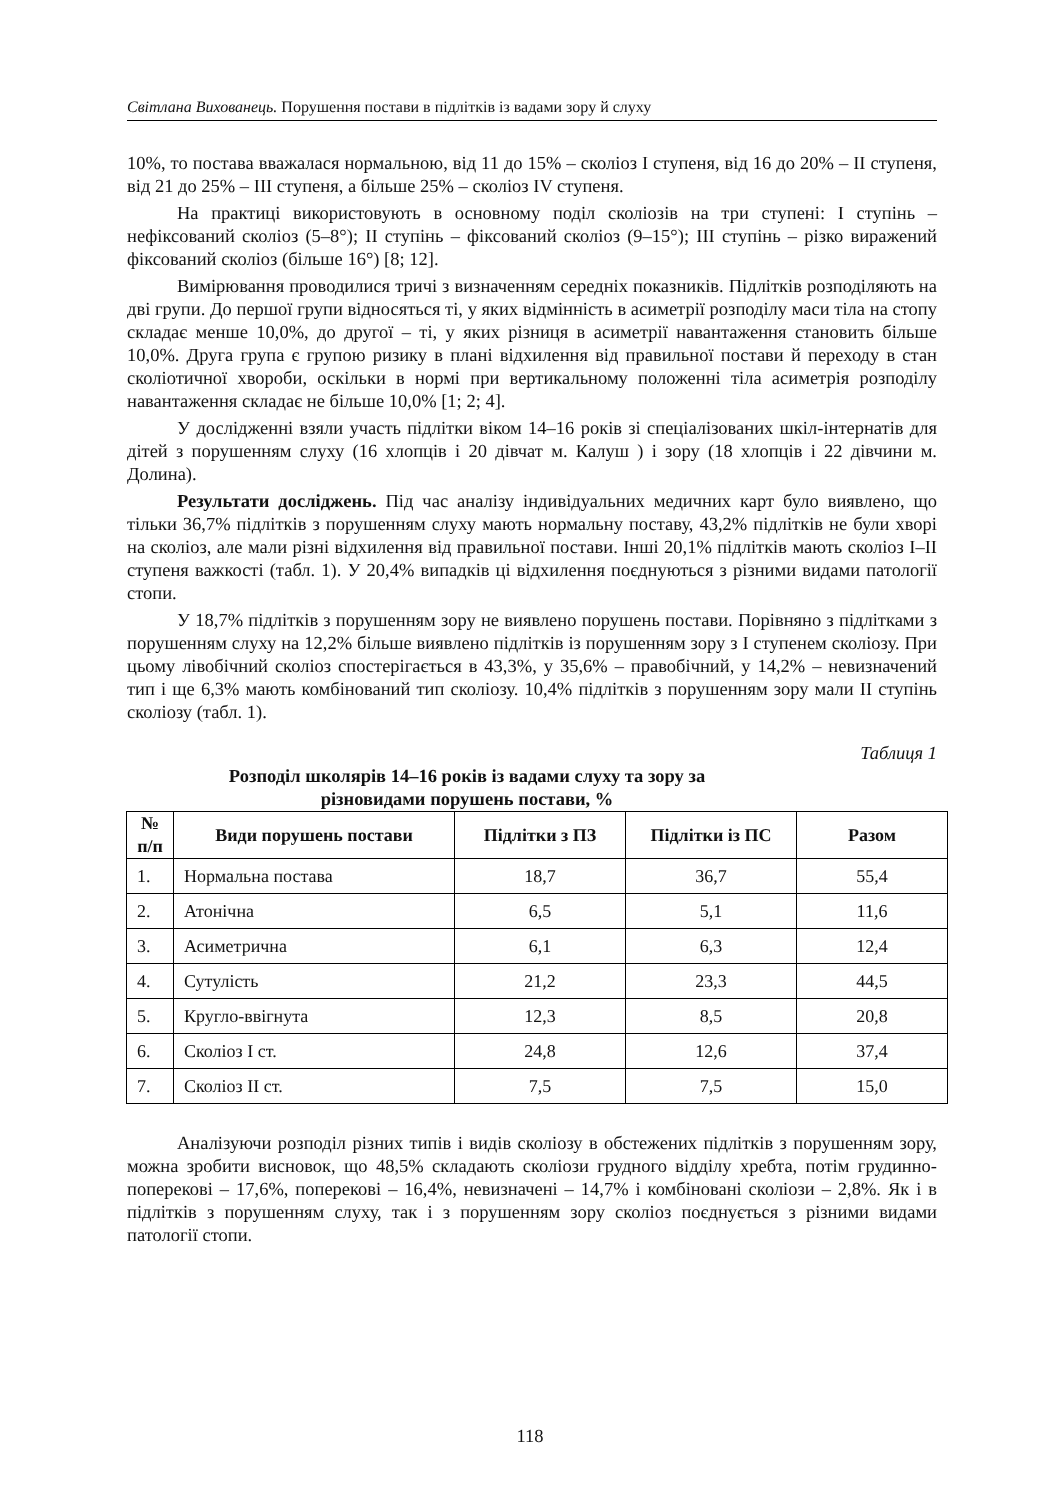Світлана Вихованець. Порушення постави в підлітків із вадами зору й слуху
10%, то постава вважалася нормальною, від 11 до 15% – сколіоз І ступеня, від 16 до 20% – ІІ ступеня, від 21 до 25% – ІІІ ступеня, а більше 25% – сколіоз ІV ступеня.
На практиці використовують в основному поділ сколіозів на три ступені: І ступінь – нефіксований сколіоз (5–8°); ІІ ступінь – фіксований сколіоз (9–15°); ІІІ ступінь – різко виражений фіксований сколіоз (більше 16°) [8; 12].
Вимірювання проводилися тричі з визначенням середніх показників. Підлітків розподіляють на дві групи. До першої групи відносяться ті, у яких відмінність в асиметрії розподілу маси тіла на стопу складає менше 10,0%, до другої – ті, у яких різниця в асиметрії навантаження становить більше 10,0%. Друга група є групою ризику в плані відхилення від правильної постави й переходу в стан сколіотичної хвороби, оскільки в нормі при вертикальному положенні тіла асиметрія розподілу навантаження складає не більше 10,0% [1; 2; 4].
У дослідженні взяли участь підлітки віком 14–16 років зі спеціалізованих шкіл-інтернатів для дітей з порушенням слуху (16 хлопців і 20 дівчат м. Калуш ) і зору (18 хлопців і 22 дівчини м. Долина).
Результати досліджень. Під час аналізу індивідуальних медичних карт було виявлено, що тільки 36,7% підлітків з порушенням слуху мають нормальну поставу, 43,2% підлітків не були хворі на сколіоз, але мали різні відхилення від правильної постави. Інші 20,1% підлітків мають сколіоз І–ІІ ступеня важкості (табл. 1). У 20,4% випадків ці відхилення поєднуються з різними видами патології стопи.
У 18,7% підлітків з порушенням зору не виявлено порушень постави. Порівняно з підлітками з порушенням слуху на 12,2% більше виявлено підлітків із порушенням зору з І ступенем сколіозу. При цьому лівобічний сколіоз спостерігається в 43,3%, у 35,6% – правобічний, у 14,2% – невизначений тип і ще 6,3% мають комбінований тип сколіозу. 10,4% підлітків з порушенням зору мали ІІ ступінь сколіозу (табл. 1).
Таблиця 1
Розподіл школярів 14–16 років із вадами слуху та зору за
різновидами порушень постави, %
| № п/п | Види порушень постави | Підлітки з ПЗ | Підлітки із ПС | Разом |
| --- | --- | --- | --- | --- |
| 1. | Нормальна постава | 18,7 | 36,7 | 55,4 |
| 2. | Атонічна | 6,5 | 5,1 | 11,6 |
| 3. | Асиметрична | 6,1 | 6,3 | 12,4 |
| 4. | Сутулість | 21,2 | 23,3 | 44,5 |
| 5. | Кругло-ввігнута | 12,3 | 8,5 | 20,8 |
| 6. | Сколіоз І ст. | 24,8 | 12,6 | 37,4 |
| 7. | Сколіоз ІІ ст. | 7,5 | 7,5 | 15,0 |
Аналізуючи розподіл різних типів і видів сколіозу в обстежених підлітків з порушенням зору, можна зробити висновок, що 48,5% складають сколіози грудного відділу хребта, потім грудинно-поперекові – 17,6%, поперекові – 16,4%, невизначені – 14,7% і комбіновані сколіози – 2,8%. Як і в підлітків з порушенням слуху, так і з порушенням зору сколіоз поєднується з різними видами патології стопи.
118